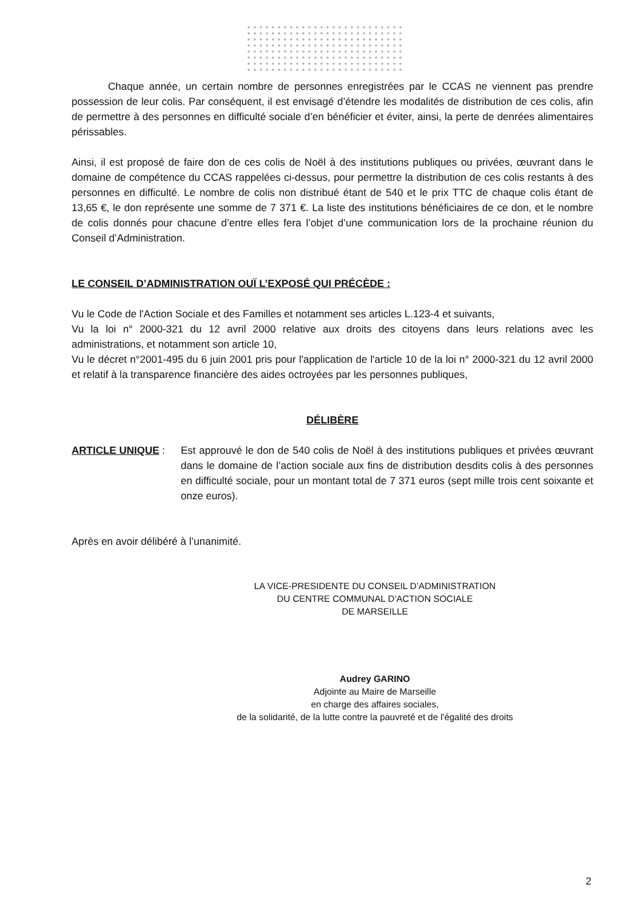Chaque année, un certain nombre de personnes enregistrées par le CCAS ne viennent pas prendre possession de leur colis. Par conséquent, il est envisagé d’étendre les modalités de distribution de ces colis, afin de permettre à des personnes en difficulté sociale d’en bénéficier et éviter, ainsi, la perte de denrées alimentaires périssables.
Ainsi, il est proposé de faire don de ces colis de Noël à des institutions publiques ou privées, œuvrant dans le domaine de compétence du CCAS rappelées ci-dessus, pour permettre la distribution de ces colis restants à des personnes en difficulté. Le nombre de colis non distribué étant de 540 et le prix TTC de chaque colis étant de 13,65 €, le don représente une somme de 7 371 €. La liste des institutions bénéficiaires de ce don, et le nombre de colis donnés pour chacune d’entre elles fera l’objet d’une communication lors de la prochaine réunion du Conseil d’Administration.
LE CONSEIL D’ADMINISTRATION OUÏ L’EXPOSÉ QUI PRÉCÈDE :
Vu le Code de l'Action Sociale et des Familles et notamment ses articles L.123-4 et suivants,
Vu la loi n° 2000-321 du 12 avril 2000 relative aux droits des citoyens dans leurs relations avec les administrations, et notamment son article 10,
Vu le décret n°2001-495 du 6 juin 2001 pris pour l'application de l'article 10 de la loi n° 2000-321 du 12 avril 2000 et relatif à la transparence financière des aides octroyées par les personnes publiques,
DÉLIBÈRE
ARTICLE UNIQUE : Est approuvé le don de 540 colis de Noël à des institutions publiques et privées œuvrant dans le domaine de l’action sociale aux fins de distribution desdits colis à des personnes en difficulté sociale, pour un montant total de 7 371 euros (sept mille trois cent soixante et onze euros).
Après en avoir délibéré à l’unanimité.
LA VICE-PRESIDENTE DU CONSEIL D’ADMINISTRATION
DU CENTRE COMMUNAL D’ACTION SOCIALE
DE MARSEILLE
Audrey GARINO
Adjointe au Maire de Marseille
en charge des affaires sociales,
de la solidarité, de la lutte contre la pauvreté et de l'égalité des droits
2